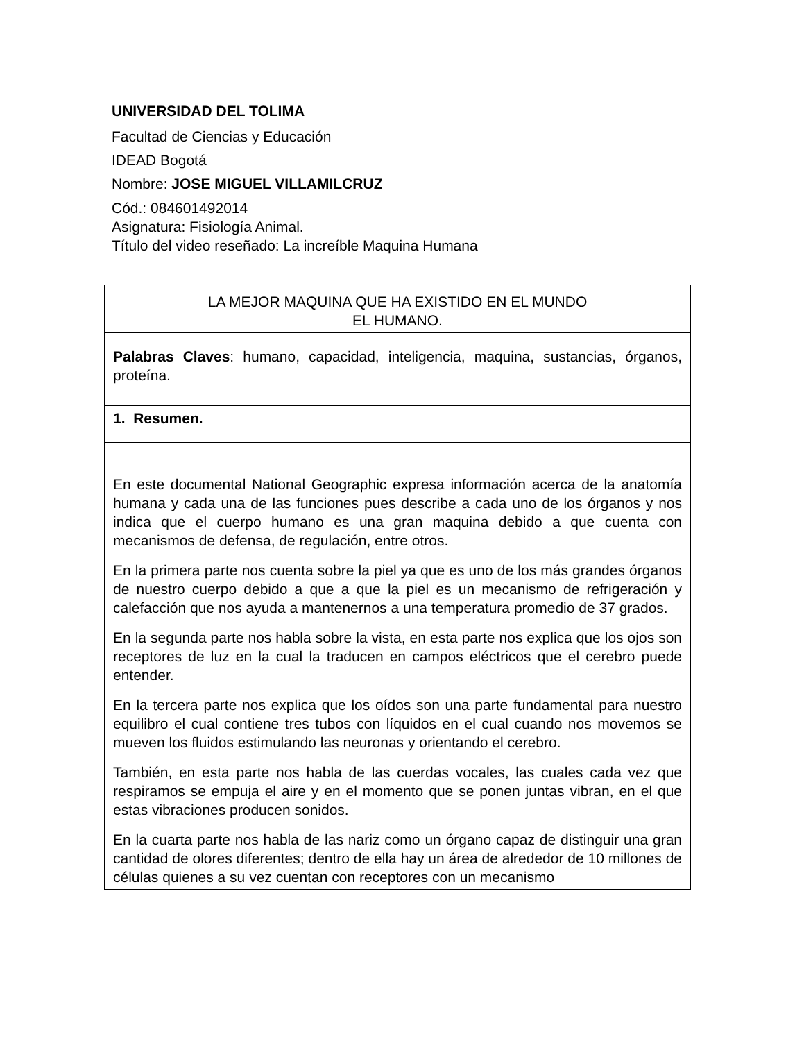UNIVERSIDAD DEL TOLIMA
Facultad de Ciencias y Educación
IDEAD Bogotá
Nombre: JOSE MIGUEL VILLAMILCRUZ
Cód.: 084601492014
Asignatura: Fisiología Animal.
Título del video reseñado: La increíble Maquina Humana
| LA MEJOR MAQUINA QUE HA EXISTIDO EN EL MUNDO EL HUMANO. |
| Palabras Claves : humano, capacidad, inteligencia, maquina, sustancias, órganos, proteína. |
| 1. Resumen. |
| En este documental National Geographic expresa información acerca de la anatomía humana y cada una de las funciones pues describe a cada uno de los órganos y nos indica que el cuerpo humano es una gran maquina debido a que cuenta con mecanismos de defensa, de regulación, entre otros. En la primera parte nos cuenta sobre la piel ya que es uno de los más grandes órganos de nuestro cuerpo debido a que a que la piel es un mecanismo de refrigeración y calefacción que nos ayuda a mantenernos a una temperatura promedio de 37 grados. En la segunda parte nos habla sobre la vista, en esta parte nos explica que los ojos son receptores de luz en la cual la traducen en campos eléctricos que el cerebro puede entender. En la tercera parte nos explica que los oídos son una parte fundamental para nuestro equilibro el cual contiene tres tubos con líquidos en el cual cuando nos movemos se mueven los fluidos estimulando las neuronas y orientando el cerebro. También, en esta parte nos habla de las cuerdas vocales, las cuales cada vez que respiramos se empuja el aire y en el momento que se ponen juntas vibran, en el que estas vibraciones producen sonidos. En la cuarta parte nos habla de las nariz como un órgano capaz de distinguir una gran cantidad de olores diferentes; dentro de ella hay un área de alrededor de 10 millones de células quienes a su vez cuentan con receptores con un mecanismo |